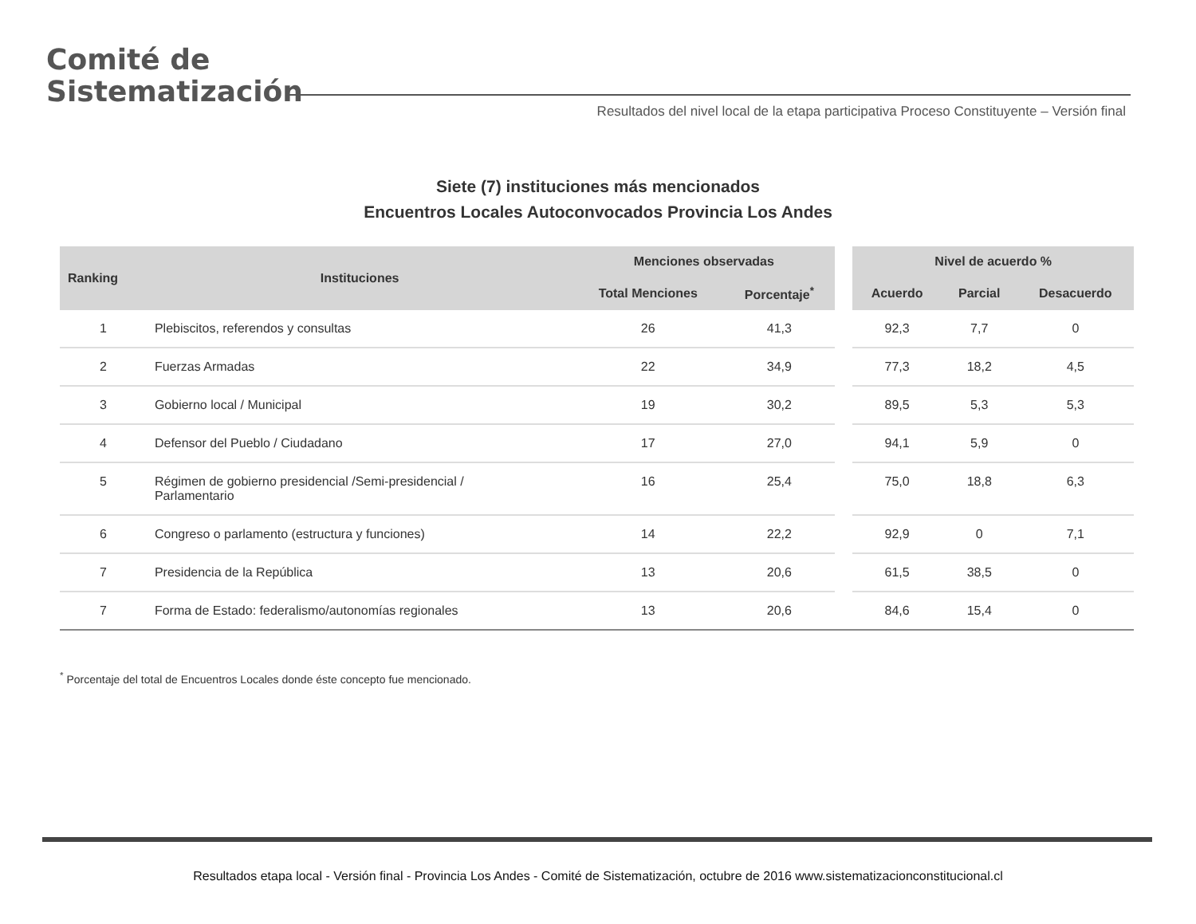Comité de
Sistematización
Resultados del nivel local de la etapa participativa Proceso Constituyente – Versión final
Siete (7) instituciones más mencionados
Encuentros Locales Autoconvocados Provincia Los Andes
| Ranking | Instituciones | Menciones observadas | | | Nivel de acuerdo % | | |
| | | Total Menciones | Porcentaje<sup>*</sup> | | Acuerdo | Parcial | Desacuerdo |
| 1 | Plebiscitos, referendos y consultas | 26 | 41,3 | | 92,3 | 7,7 | 0 |
| 2 | Fuerzas Armadas | 22 | 34,9 | | 77,3 | 18,2 | 4,5 |
| 3 | Gobierno local / Municipal | 19 | 30,2 | | 89,5 | 5,3 | 5,3 |
| 4 | Defensor del Pueblo / Ciudadano | 17 | 27,0 | | 94,1 | 5,9 | 0 |
| 5 | Régimen de gobierno presidencial /Semi-presidencial / Parlamentario | 16 | 25,4 | | 75,0 | 18,8 | 6,3 |
| 6 | Congreso o parlamento (estructura y funciones) | 14 | 22,2 | | 92,9 | 0 | 7,1 |
| 7 | Presidencia de la República | 13 | 20,6 | | 61,5 | 38,5 | 0 |
| 7 | Forma de Estado: federalismo/autonomías regionales | 13 | 20,6 | | 84,6 | 15,4 | 0 |
<sup>*</sup> Porcentaje del total de Encuentros Locales donde éste concepto fue mencionado.
Resultados etapa local - Versión final - Provincia Los Andes - Comité de Sistematización, octubre de 2016 www.sistematizacionconstitucional.cl